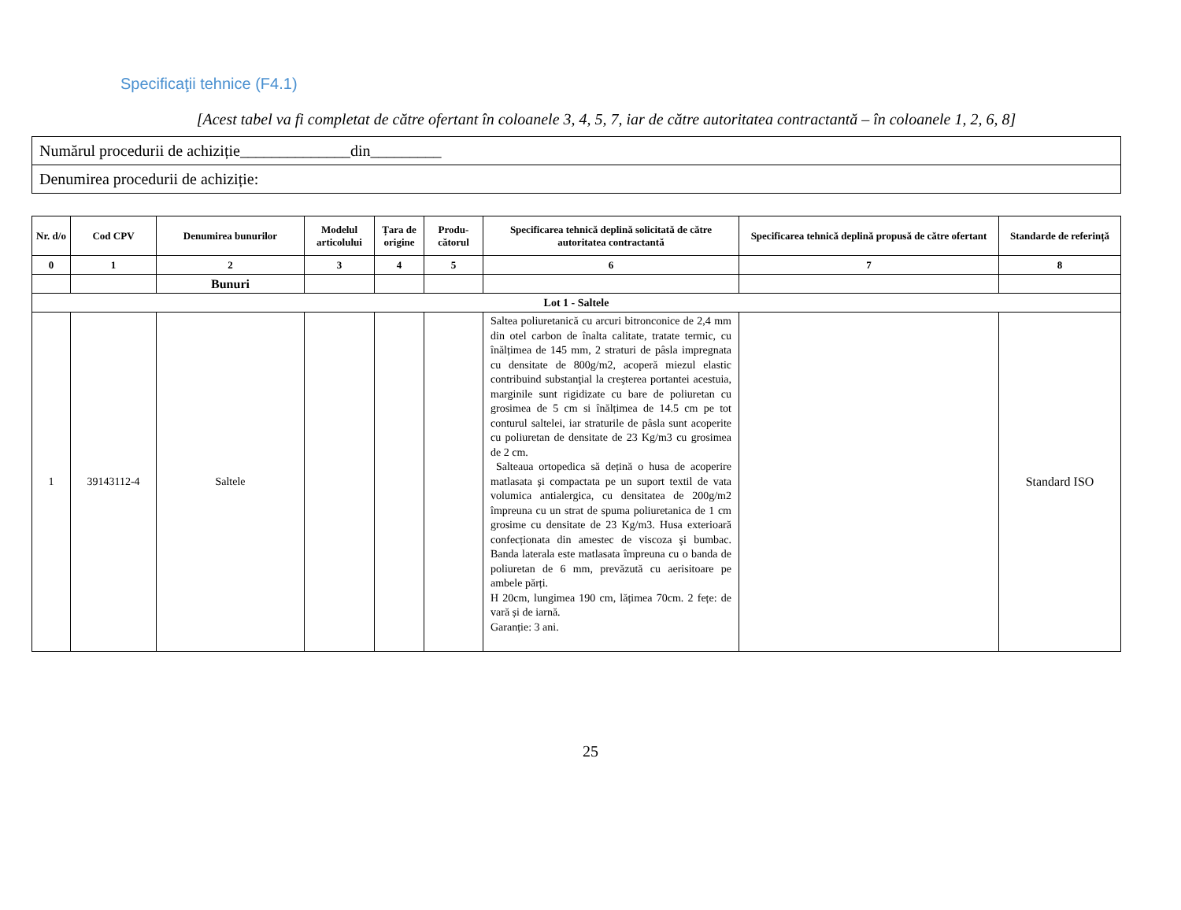Specificaţii tehnice (F4.1)
[Acest tabel va fi completat de către ofertant în coloanele 3, 4, 5, 7, iar de către autoritatea contractantă – în coloanele 1, 2, 6, 8]
| Numărul procedurii de achiziție______________din_________ |
| Denumirea procedurii de achiziție: |
| Nr. d/o | Cod CPV | Denumirea bunurilor | Modelul articolului | Țara de origine | Produ-cătorul | Specificarea tehnică deplină solicitată de către autoritatea contractantă | Specificarea tehnică deplină propusă de către ofertant | Standarde de referință |
| --- | --- | --- | --- | --- | --- | --- | --- | --- |
| 0 | 1 | 2 | 3 | 4 | 5 | 6 | 7 | 8 |
| | | Bunuri | | | | | | |
| Lot 1 - Saltele | | | | | | | | |
| 1 | 39143112-4 | Saltele | | | | Saltea poliuretanică cu arcuri bitronconice de 2,4 mm din otel carbon de înalta calitate, tratate termic, cu înălțimea de 145 mm, 2 straturi de pâsla impregnata cu densitate de 800g/m2, acoperă miezul elastic contribuind substanţial la creşterea portantei acestuia, marginile sunt rigidizate cu bare de poliuretan cu grosimea de 5 cm si înălțimea de 14.5 cm pe tot conturul saltelei, iar straturile de pâsla sunt acoperite cu poliuretan de densitate de 23 Kg/m3 cu grosimea de 2 cm. Salteaua ortopedica să dețină o husa de acoperire matlasata şi compactata pe un suport textil de vata volumica antialergica, cu densitatea de 200g/m2 împreuna cu un strat de spuma poliuretanica de 1 cm grosime cu densitate de 23 Kg/m3. Husa exterioară confecționata din amestec de viscoza şi bumbac. Banda laterala este matlasata împreuna cu o banda de poliuretan de 6 mm, prevăzută cu aerisitoare pe ambele părți. H 20cm, lungimea 190 cm, lățimea 70cm. 2 fețe: de vară și de iarnă. Garanție: 3 ani. | | Standard ISO |
25